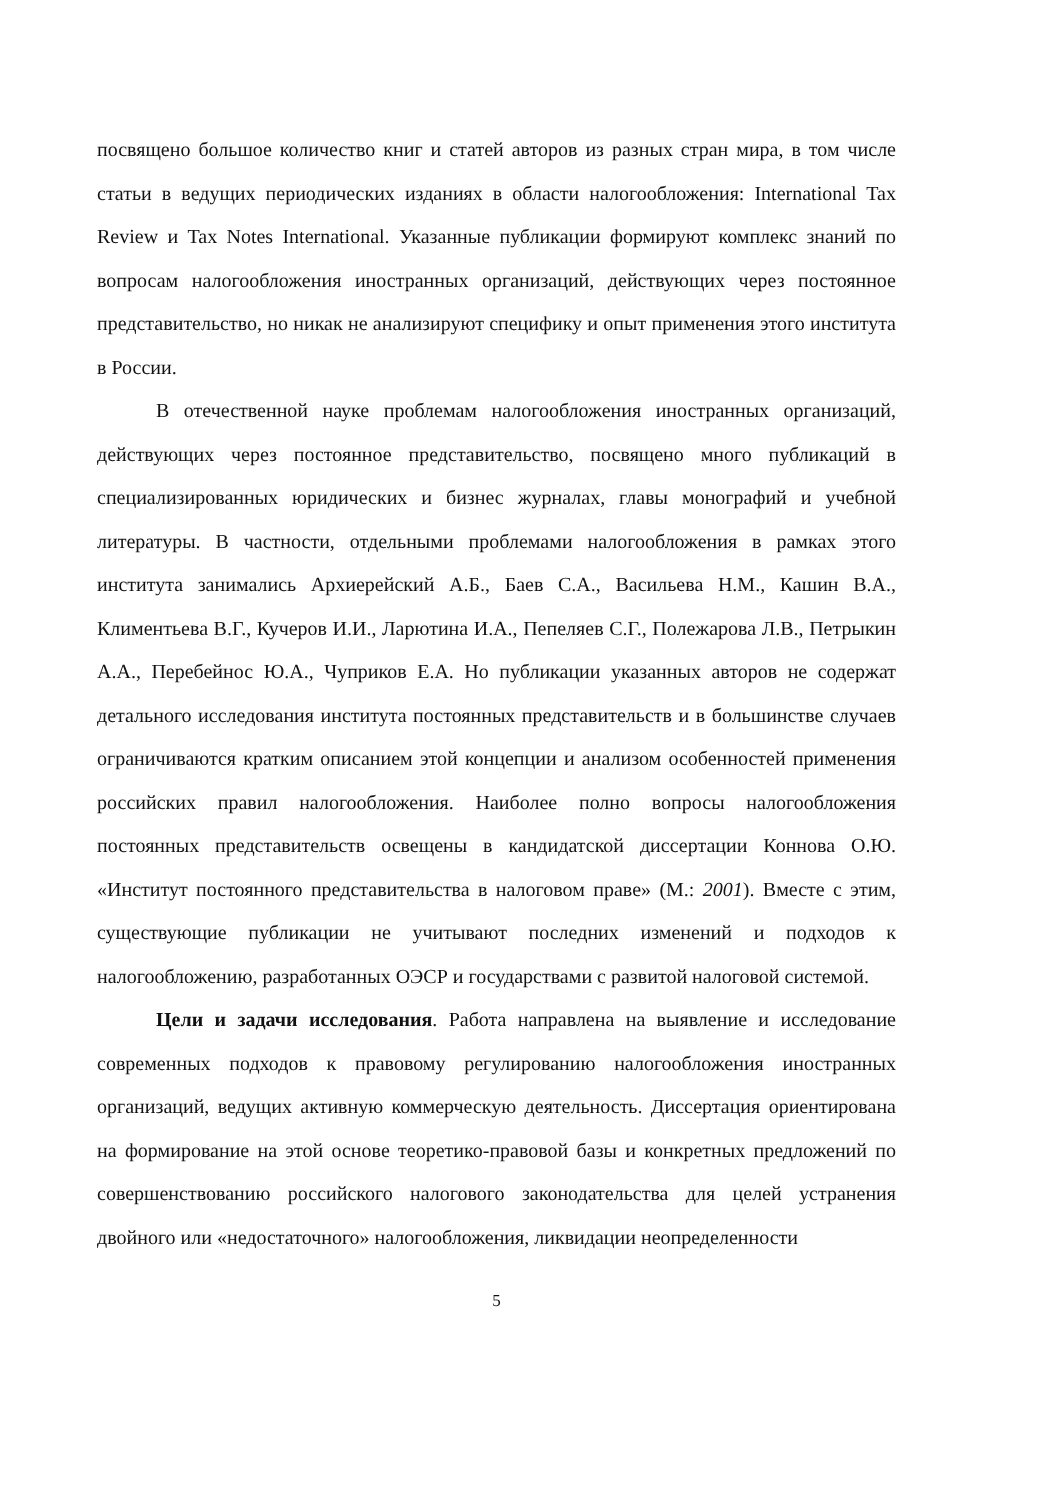посвящено большое количество книг и статей авторов из разных стран мира, в том числе статьи в ведущих периодических изданиях в области налогообложения: International Tax Review и Tax Notes International. Указанные публикации формируют комплекс знаний по вопросам налогообложения иностранных организаций, действующих через постоянное представительство, но никак не анализируют специфику и опыт применения этого института в России.
В отечественной науке проблемам налогообложения иностранных организаций, действующих через постоянное представительство, посвящено много публикаций в специализированных юридических и бизнес журналах, главы монографий и учебной литературы. В частности, отдельными проблемами налогообложения в рамках этого института занимались Архиерейский А.Б., Баев С.А., Васильева Н.М., Кашин В.А., Климентьева В.Г., Кучеров И.И., Ларютина И.А., Пепеляев С.Г., Полежарова Л.В., Петрыкин А.А., Перебейнос Ю.А., Чуприков Е.А. Но публикации указанных авторов не содержат детального исследования института постоянных представительств и в большинстве случаев ограничиваются кратким описанием этой концепции и анализом особенностей применения российских правил налогообложения. Наиболее полно вопросы налогообложения постоянных представительств освещены в кандидатской диссертации Коннова О.Ю. «Институт постоянного представительства в налоговом праве» (М.: 2001). Вместе с этим, существующие публикации не учитывают последних изменений и подходов к налогообложению, разработанных ОЭСР и государствами с развитой налоговой системой.
Цели и задачи исследования. Работа направлена на выявление и исследование современных подходов к правовому регулированию налогообложения иностранных организаций, ведущих активную коммерческую деятельность. Диссертация ориентирована на формирование на этой основе теоретико-правовой базы и конкретных предложений по совершенствованию российского налогового законодательства для целей устранения двойного или «недостаточного» налогообложения, ликвидации неопределенности
5